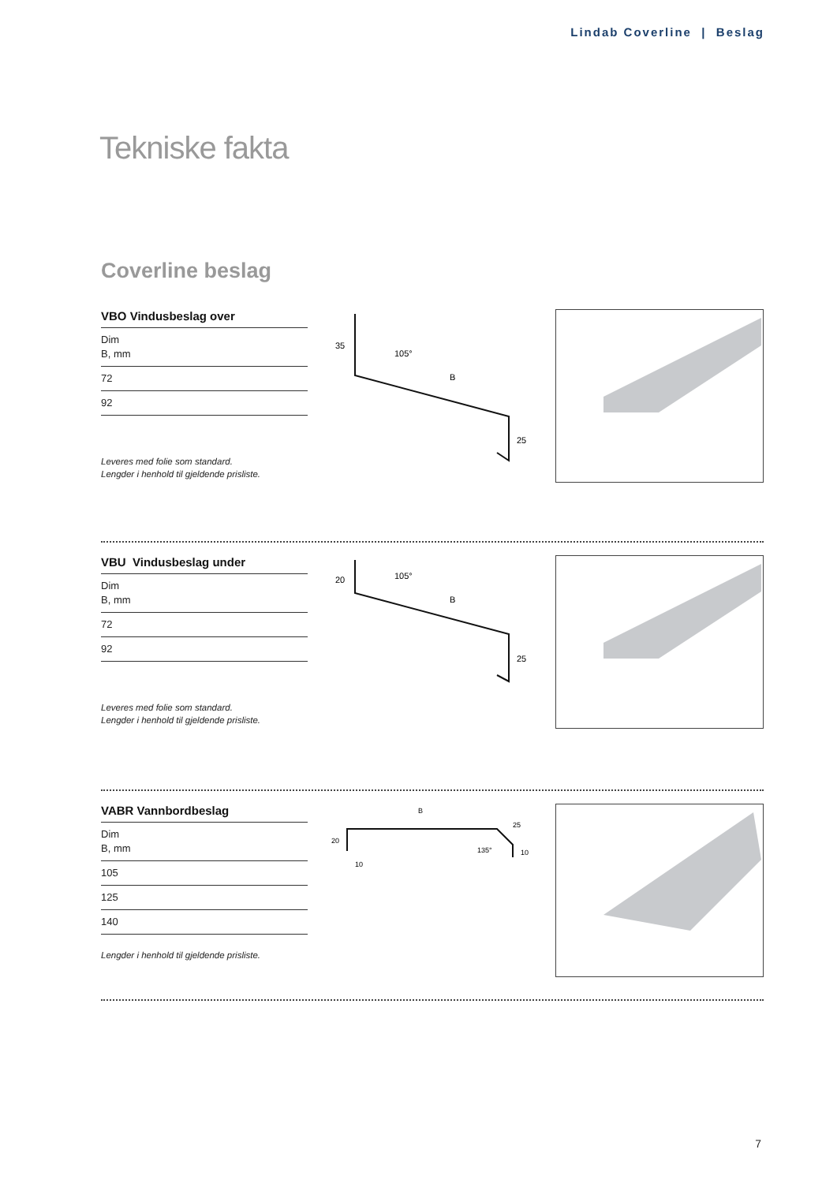Lindab Coverline | Beslag
Tekniske fakta
Coverline beslag
VBO Vindusbeslag over
| Dim B, mm |
| 72 |
| 92 |
Leveres med folie som standard.
Lengder i henhold til gjeldende prisliste.
35
105°
B
25
VBU Vindusbeslag under
| Dim B, mm |
| 72 |
| 92 |
Leveres med folie som standard.
Lengder i henhold til gjeldende prisliste.
20
105°
B
25
VABR Vannbordbeslag
| Dim B, mm |
| 105 |
| 125 |
| 140 |
Lengder i henhold til gjeldende prisliste.
B
20
135°
25
10
10
7